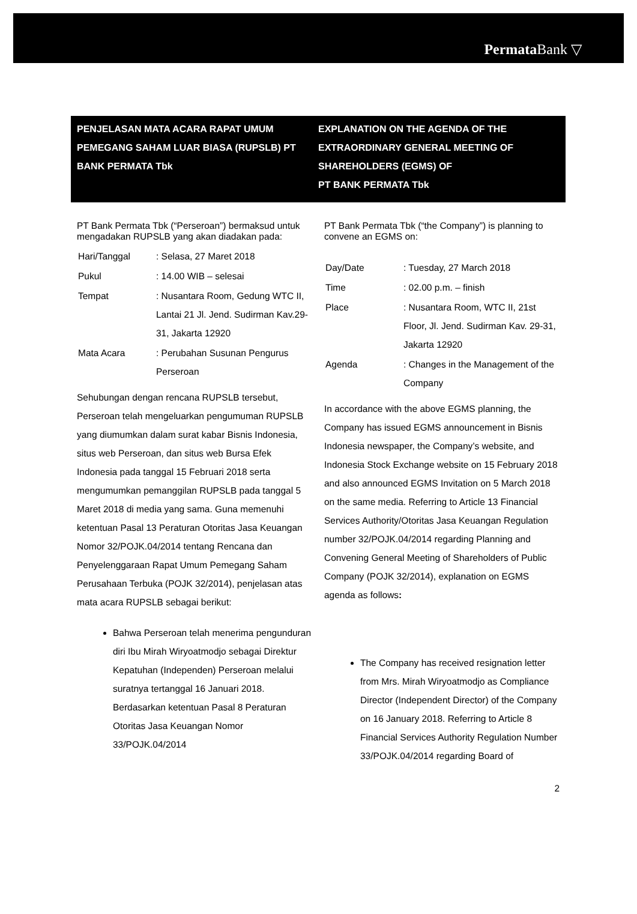Permata Bank ▽
PENJELASAN MATA ACARA RAPAT UMUM PEMEGANG SAHAM LUAR BIASA (RUPSLB) PT BANK PERMATA Tbk
EXPLANATION ON THE AGENDA OF THE EXTRAORDINARY GENERAL MEETING OF SHAREHOLDERS (EGMS) OF
PT BANK PERMATA Tbk
PT Bank Permata Tbk (“Perseroan”) bermaksud untuk mengadakan RUPSLB yang akan diadakan pada:
| Hari/Tanggal | : Selasa, 27 Maret 2018 |
| Pukul | : 14.00 WIB – selesai |
| Tempat | : Nusantara Room, Gedung WTC II, Lantai 21 Jl. Jend. Sudirman Kav.29-31, Jakarta 12920 |
| Mata Acara | : Perubahan Susunan Pengurus Perseroan |
Sehubungan dengan rencana RUPSLB tersebut, Perseroan telah mengeluarkan pengumuman RUPSLB yang diumumkan dalam surat kabar Bisnis Indonesia, situs web Perseroan, dan situs web Bursa Efek Indonesia pada tanggal 15 Februari 2018 serta mengumumkan pemanggilan RUPSLB pada tanggal 5 Maret 2018 di media yang sama. Guna memenuhi ketentuan Pasal 13 Peraturan Otoritas Jasa Keuangan Nomor 32/POJK.04/2014 tentang Rencana dan Penyelenggaraan Rapat Umum Pemegang Saham Perusahaan Terbuka (POJK 32/2014), penjelasan atas mata acara RUPSLB sebagai berikut:
Bahwa Perseroan telah menerima pengunduran diri Ibu Mirah Wiryoatmodjo sebagai Direktur Kepatuhan (Independen) Perseroan melalui suratnya tertanggal 16 Januari 2018. Berdasarkan ketentuan Pasal 8 Peraturan Otoritas Jasa Keuangan Nomor 33/POJK.04/2014
PT Bank Permata Tbk (“the Company”) is planning to convene an EGMS on:
| Day/Date | : Tuesday, 27 March 2018 |
| Time | : 02.00 p.m. – finish |
| Place | : Nusantara Room, WTC II, 21st Floor, Jl. Jend. Sudirman Kav. 29-31, Jakarta 12920 |
| Agenda | : Changes in the Management of the Company |
In accordance with the above EGMS planning, the Company has issued EGMS announcement in Bisnis Indonesia newspaper, the Company’s website, and Indonesia Stock Exchange website on 15 February 2018 and also announced EGMS Invitation on 5 March 2018 on the same media. Referring to Article 13 Financial Services Authority/Otoritas Jasa Keuangan Regulation number 32/POJK.04/2014 regarding Planning and Convening General Meeting of Shareholders of Public Company (POJK 32/2014), explanation on EGMS agenda as follows:
The Company has received resignation letter from Mrs. Mirah Wiryoatmodjo as Compliance Director (Independent Director) of the Company on 16 January 2018. Referring to Article 8 Financial Services Authority Regulation Number 33/POJK.04/2014 regarding Board of
2